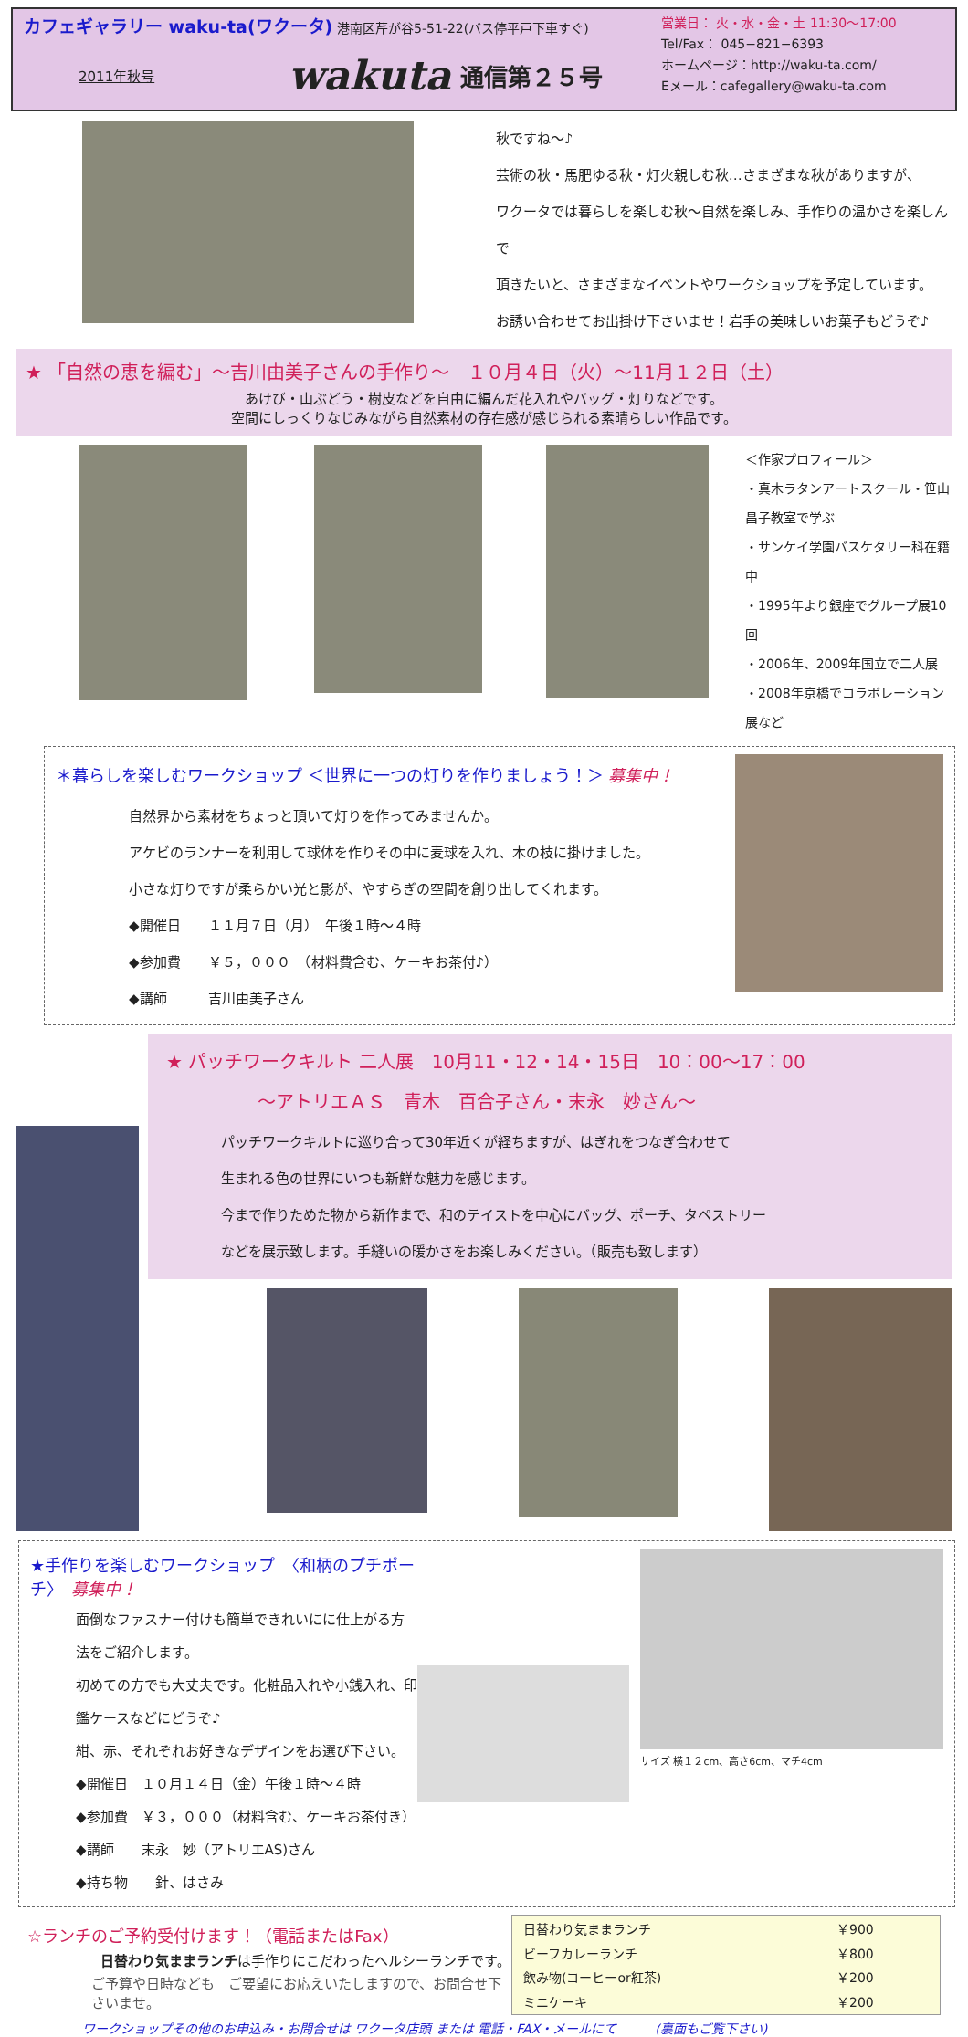カフェギャラリー waku-ta(ワクータ) 港南区芹が谷5-51-22(バス停平戸下車すぐ)
2011年秋号 wakuta 通信第２５号
営業日： 火・水・金・土 11:30〜17:00
Tel/Fax： 045−821−6393
ホームページ：http://waku-ta.com/
Eメール：cafegallery@waku-ta.com
秋ですね〜♪
芸術の秋・馬肥ゆる秋・灯火親しむ秋…さまざまな秋がありますが、
ワクータでは暮らしを楽しむ秋〜自然を楽しみ、手作りの温かさを楽しんで
頂きたいと、さまざまなイベントやワークショップを予定しています。
お誘い合わせてお出掛け下さいませ！岩手の美味しいお菓子もどうぞ♪
★ 「自然の恵を編む」〜吉川由美子さんの手作り〜　１０月４日（火）〜11月１２日（土）
あけび・山ぶどう・樹皮などを自由に編んだ花入れやバッグ・灯りなどです。
空間にしっくりなじみながら自然素材の存在感が感じられる素晴らしい作品です。
＜作家プロフィール＞
・真木ラタンアートスクール・笹山昌子教室で学ぶ
・サンケイ学園バスケタリー科在籍中
・1995年より銀座でグループ展10回
・2006年、2009年国立で二人展
・2008年京橋でコラボレーション展など
＊暮らしを楽しむワークショップ ＜世界に一つの灯りを作りましょう！＞ 募集中！
自然界から素材をちょっと頂いて灯りを作ってみませんか。
アケビのランナーを利用して球体を作りその中に麦球を入れ、木の枝に掛けました。
小さな灯りですが柔らかい光と影が、やすらぎの空間を創り出してくれます。
◆開催日　　１１月７日（月）　午後１時〜４時
◆参加費　　￥５，０００　（材料費含む、ケーキお茶付♪）
◆講師　　　吉川由美子さん
★ パッチワークキルト 二人展　10月11・12・14・15日　10：00〜17：00
〜アトリエＡＳ　青木　百合子さん・末永　妙さん〜
パッチワークキルトに巡り合って30年近くが経ちますが、はぎれをつなぎ合わせて
生まれる色の世界にいつも新鮮な魅力を感じます。
今まで作りためた物から新作まで、和のテイストを中心にバッグ、ポーチ、タペストリー
などを展示致します。手縫いの暖かさをお楽しみください。（販売も致します）
★手作りを楽しむワークショップ　〈和柄のプチポーチ〉　募集中！
面倒なファスナー付けも簡単できれいにに仕上がる方法をご紹介します。
初めての方でも大丈夫です。化粧品入れや小銭入れ、印鑑ケースなどにどうぞ♪
紺、赤、それぞれお好きなデザインをお選び下さい。
◆開催日　１０月１４日（金）午後１時〜４時
◆参加費　￥３，０００（材料含む、ケーキお茶付き）
◆講師　　末永　妙（アトリエAS)さん
◆持ち物　　針、はさみ
サイズ 横１２cm、高さ6cm、マチ4cm
☆ランチのご予約受付けます！（電話またはFax）
日替わり気ままランチは手作りにこだわったヘルシーランチです。
ご予算や日時なども　ご要望にお応えいたしますので、お問合せ下さいませ。
| 日替わり気ままランチ | ￥900 |
| ビーフカレーランチ | ￥800 |
| 飲み物(コーヒーor紅茶) | ￥200 |
| ミニケーキ | ￥200 |
ワークショップその他のお申込み・お問合せは ワクータ店頭 または 電話・FAX・メールにて　　　(裏面もご覧下さい)